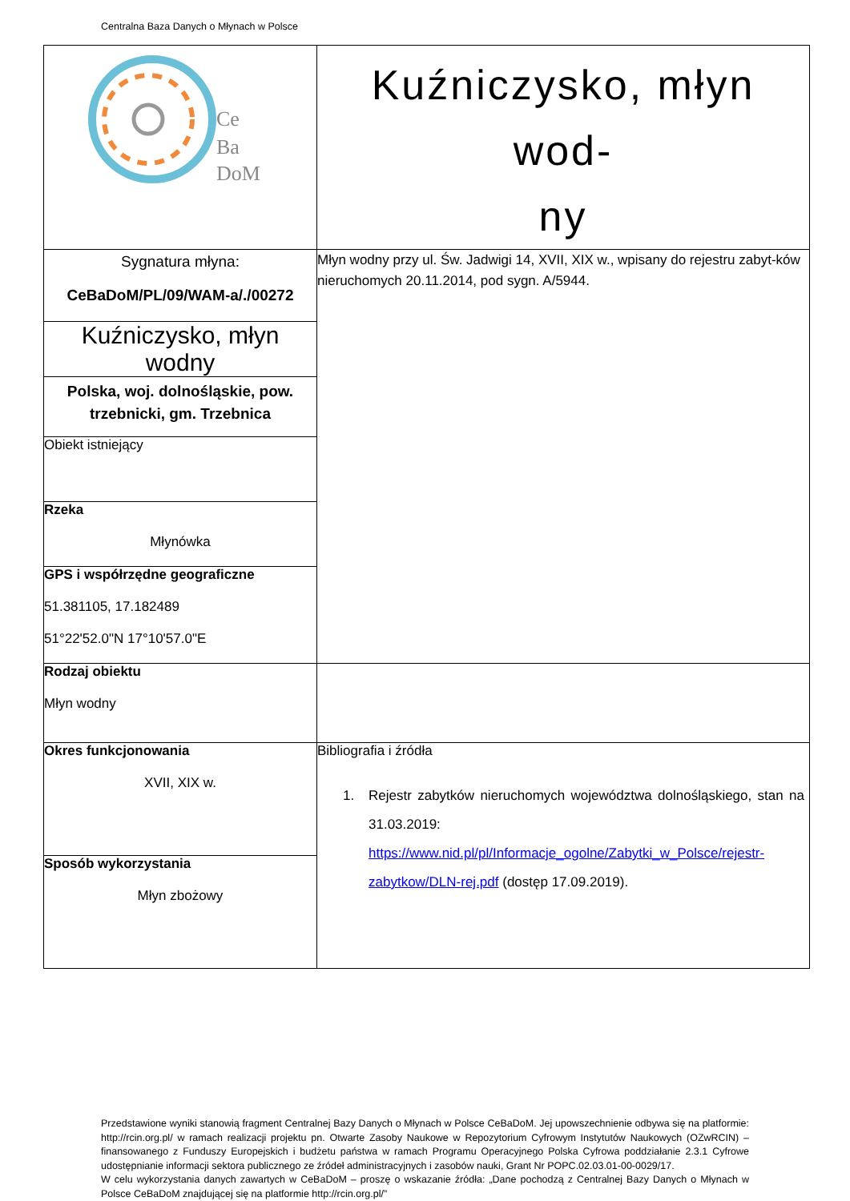Centralna Baza Danych o Młynach w Polsce
| Ce Ba DoM | Kuźniczysko, młyn wod- ny |
| Sygnatura młyna: CeBaDoM/PL/09/WAM-a/./00272 | Młyn wodny przy ul. Św. Jadwigi 14, XVII, XIX w., wpisany do rejestru zabyt-ków nieruchomych 20.11.2014, pod sygn. A/5944. |
| Kuźniczysko, młyn wodny | |
| Polska, woj. dolnośląskie, pow. trzebnicki, gm. Trzebnica | |
| Obiekt istniejący | |
| Rzeka Młynówka | |
| GPS i współrzędne geograficzne 51.381105, 17.182489 51°22'52.0"N 17°10'57.0"E | |
| Rodzaj obiektu Młyn wodny | |
| Okres funkcjonowania XVII, XIX w. | Bibliografia i źródła 1. Rejestr zabytków nieruchomych województwa dolnośląskiego, stan na 31.03.2019: https://www.nid.pl/pl/Informacje_ogolne/Zabytki_w_Polsce/rejestr-zabytkow/DLN-rej.pdf (dostęp 17.09.2019). |
| Sposób wykorzystania Młyn zbożowy | |
Przedstawione wyniki stanowią fragment Centralnej Bazy Danych o Młynach w Polsce CeBaDoM. Jej upowszechnienie odbywa się na platformie: http://rcin.org.pl/ w ramach realizacji projektu pn. Otwarte Zasoby Naukowe w Repozytorium Cyfrowym Instytutów Naukowych (OZwRCIN) – finansowanego z Funduszy Europejskich i budżetu państwa w ramach Programu Operacyjnego Polska Cyfrowa poddziałanie 2.3.1 Cyfrowe udostępnianie informacji sektora publicznego ze źródeł administracyjnych i zasobów nauki, Grant Nr POPC.02.03.01-00-0029/17.
W celu wykorzystania danych zawartych w CeBaDoM – proszę o wskazanie źródła: „Dane pochodzą z Centralnej Bazy Danych o Młynach w Polsce CeBaDoM znajdującej się na platformie http://rcin.org.pl/”